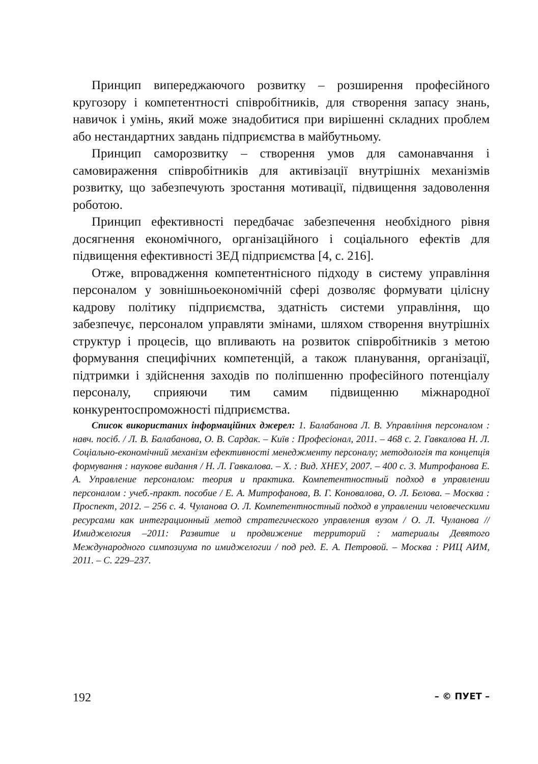Принцип випереджаючого розвитку – розширення професійного кругозору і компетентності співробітників, для створення запасу знань, навичок і умінь, який може знадобитися при вирішенні складних проблем або нестандартних завдань підприємства в майбутньому.
Принцип саморозвитку – створення умов для самонавчання і самовираження співробітників для активізації внутрішніх механізмів розвитку, що забезпечують зростання мотивації, підвищення задоволення роботою.
Принцип ефективності передбачає забезпечення необхідного рівня досягнення економічного, організаційного і соціального ефектів для підвищення ефективності ЗЕД підприємства [4, с. 216].
Отже, впровадження компетентнісного підходу в систему управління персоналом у зовнішньоекономічній сфері дозволяє формувати цілісну кадрову політику підприємства, здатність системи управління, що забезпечує, персоналом управляти змінами, шляхом створення внутрішніх структур і процесів, що впливають на розвиток співробітників з метою формування специфічних компетенцій, а також планування, організації, підтримки і здійснення заходів по поліпшенню професійного потенціалу персоналу, сприяючи тим самим підвищенню міжнародної конкурентоспроможності підприємства.
Список використаних інформаційних джерел: 1. Балабанова Л. В. Управління персоналом : навч. посіб. / Л. В. Балабанова, О. В. Сардак. – Київ : Професіонал, 2011. – 468 с. 2. Гавкалова Н. Л. Соціально-економічний механізм ефективності менеджменту персоналу; методологія та концепція формування : наукове видання / Н. Л. Гавкалова. – Х. : Вид. ХНЕУ, 2007. – 400 с. 3. Митрофанова Е. А. Управление персоналом: теория и практика. Компетентностный подход в управлении персоналом : учеб.-практ. пособие / Е. А. Митрофанова, В. Г. Коновалова, О. Л. Белова. – Москва : Проспект, 2012. – 256 с. 4. Чуланова О. Л. Компетентностный подход в управлении человеческими ресурсами как интеграционный метод стратегического управления вузом / О. Л. Чуланова // Имиджелогия –2011: Развитие и продвижение территорий : материалы Девятого Международного симпозиума по имиджелогии / под ред. Е. А. Петровой. – Москва : РИЦ АИМ, 2011. – С. 229–237.
192 – © ПУЕТ –